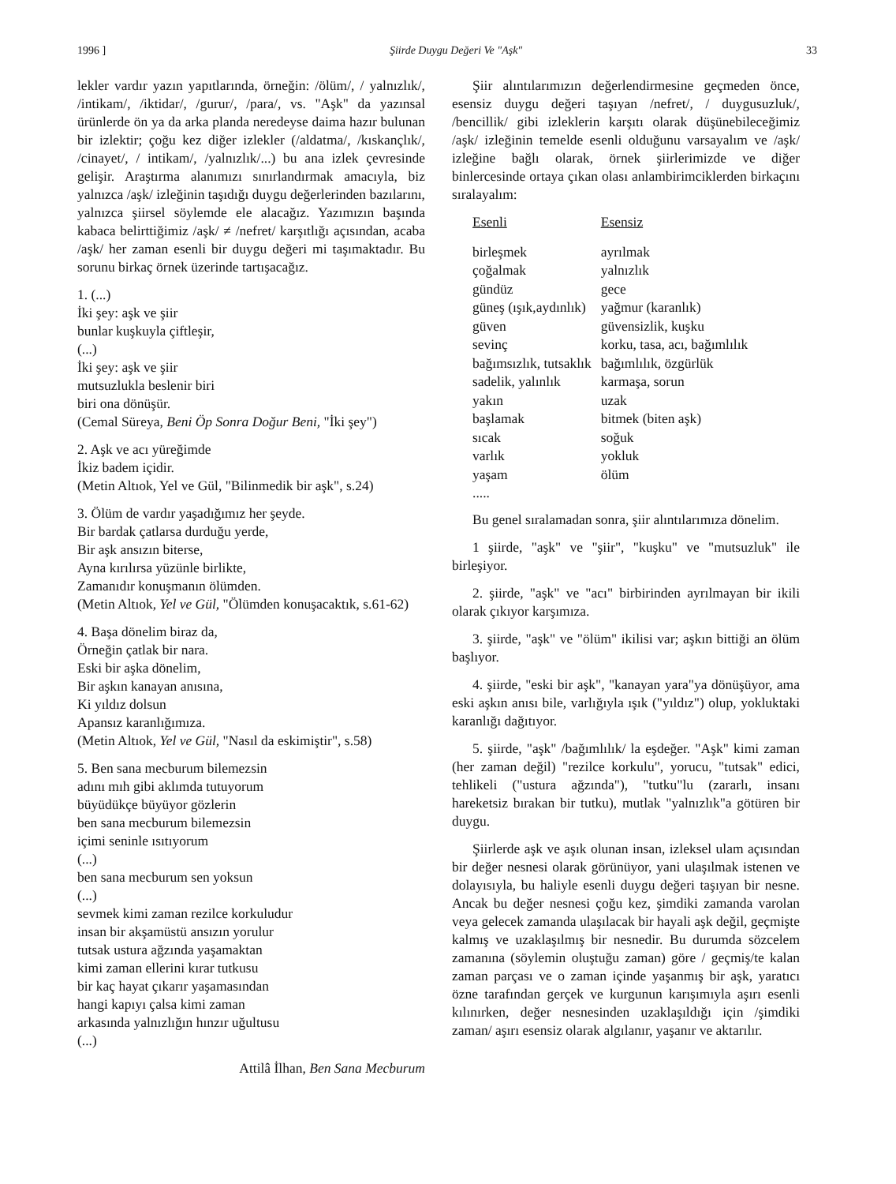1996 ] Şiirde Duygu Değeri Ve "Aşk" 33
lekler vardır yazın yapıtlarında, örneğin: /ölüm/, / yalnızlık/, /intikam/, /iktidar/, /gurur/, /para/, vs. "Aşk" da yazınsal ürünlerde ön ya da arka planda neredeyse daima hazır bulunan bir izlektir; çoğu kez diğer izlekler (/aldatma/, /kıskançlık/, /cinayet/, / intikam/, /yalnızlık/...) bu ana izlek çevresinde gelişir. Araştırma alanımızı sınırlandırmak amacıyla, biz yalnızca /aşk/ izleğinin taşıdığı duygu değerlerinden bazılarını, yalnızca şiirsel söylemde ele alacağız. Yazımızın başında kabaca belirttiğimiz /aşk/ ≠ /nefret/ karşıtlığı açısından, acaba /aşk/ her zaman esenli bir duygu değeri mi taşımaktadır. Bu sorunu birkaç örnek üzerinde tartışacağız.
1. (...)
İki şey: aşk ve şiir
bunlar kuşkuyla çiftleşir,
(...)
İki şey: aşk ve şiir
mutsuzlukla beslenir biri
biri ona dönüşür.
(Cemal Süreya, Beni Öp Sonra Doğur Beni, "İki şey")
2. Aşk ve acı yüreğimde
İkiz badem içidir.
(Metin Altıok, Yel ve Gül, "Bilinmedik bir aşk", s.24)
3. Ölüm de vardır yaşadığımız her şeyde.
Bir bardak çatlarsa durduğu yerde,
Bir aşk ansızın biterse,
Ayna kırılırsa yüzünle birlikte,
Zamanıdır konuşmanın ölümden.
(Metin Altıok, Yel ve Gül, "Ölümden konuşacaktık, s.61-62)
4. Başa dönelim biraz da,
Örneğin çatlak bir nara.
Eski bir aşka dönelim,
Bir aşkın kanayan anısına,
Ki yıldız dolsun
Apansız karanlığımıza.
(Metin Altıok, Yel ve Gül, "Nasıl da eskimiştir", s.58)
5. Ben sana mecburum bilemezsin
adını mıh gibi aklımda tutuyorum
büyüdükçe büyüyor gözlerin
ben sana mecburum bilemezsin
içimi seninle ısıtıyorum
(...)
ben sana mecburum sen yoksun
(...)
sevmek kimi zaman rezilce korkuludur
insan bir akşamüstü ansızın yorulur
tutsak ustura ağzında yaşamaktan
kimi zaman ellerini kırar tutkusu
bir kaç hayat çıkarır yaşamasından
hangi kapıyı çalsa kimi zaman
arkasında yalnızlığın hınzır uğultusu
(...)
Attilâ İlhan, Ben Sana Mecburum
Şiir alıntılarımızın değerlendirmesine geçmeden önce, esensiz duygu değeri taşıyan /nefret/, / duygusuzluk/, /bencillik/ gibi izleklerin karşıtı olarak düşünebileceğimiz /aşk/ izleğinin temelde esenli olduğunu varsayalım ve /aşk/ izleğine bağlı olarak, örnek şiirlerimizde ve diğer binlercesinde ortaya çıkan olası anlambirimciklerden birkaçını sıralayalım:
| Esenli | Esensiz |
| --- | --- |
| birleşmek | ayrılmak |
| çoğalmak | yalnızlık |
| gündüz | gece |
| güneş (ışık,aydınlık) | yağmur (karanlık) |
| güven | güvensizlik, kuşku |
| sevinç | korku, tasa, acı, bağımlılık |
| bağımsızlık, tutsaklık | bağımlılık, özgürlük |
| sadelik, yalınlık | karmaşa, sorun |
| yakın | uzak |
| başlamak | bitmek (biten aşk) |
| sıcak | soğuk |
| varlık | yokluk |
| yaşam | ölüm |
| ..... | |
Bu genel sıralamadan sonra, şiir alıntılarımıza dönelim.
1 şiirde, "aşk" ve "şiir", "kuşku" ve "mutsuzluk" ile birleşiyor.
2. şiirde, "aşk" ve "acı" birbirinden ayrılmayan bir ikili olarak çıkıyor karşımıza.
3. şiirde, "aşk" ve "ölüm" ikilisi var; aşkın bittiği an ölüm başlıyor.
4. şiirde, "eski bir aşk", "kanayan yara"ya dönüşüyor, ama eski aşkın anısı bile, varlığıyla ışık ("yıldız") olup, yokluktaki karanlığı dağıtıyor.
5. şiirde, "aşk" /bağımlılık/ la eşdeğer. "Aşk" kimi zaman (her zaman değil) "rezilce korkulu", yorucu, "tutsak" edici, tehlikeli ("ustura ağzında"), "tutku"lu (zararlı, insanı hareketsiz bırakan bir tutku), mutlak "yalnızlık"a götüren bir duygu.
Şiirlerde aşk ve aşık olunan insan, izleksel ulam açısından bir değer nesnesi olarak görünüyor, yani ulaşılmak istenen ve dolayısıyla, bu haliyle esenli duygu değeri taşıyan bir nesne. Ancak bu değer nesnesi çoğu kez, şimdiki zamanda varolan veya gelecek zamanda ulaşılacak bir hayali aşk değil, geçmişte kalmış ve uzaklaşılmış bir nesnedir. Bu durumda sözcelem zamanına (söylemin oluştuğu zaman) göre / geçmiş/te kalan zaman parçası ve o zaman içinde yaşanmış bir aşk, yaratıcı özne tarafından gerçek ve kurgunun karışımıyla aşırı esenli kılınırken, değer nesnesinden uzaklaşıldığı için /şimdiki zaman/ aşırı esensiz olarak algılanır, yaşanır ve aktarılır.